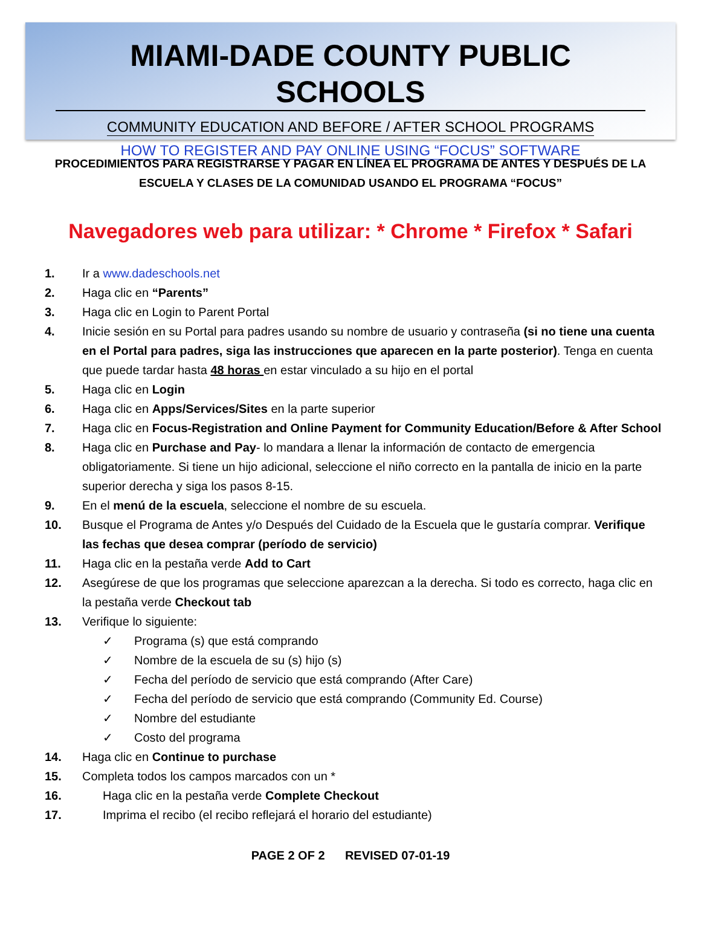MIAMI-DADE COUNTY PUBLIC SCHOOLS
COMMUNITY EDUCATION AND BEFORE / AFTER SCHOOL PROGRAMS
HOW TO REGISTER AND PAY ONLINE USING “FOCUS” SOFTWARE
PROCEDIMIENTOS PARA REGISTRARSE Y PAGAR EN LÍNEA EL PROGRAMA DE ANTES Y DESPUÉS DE LA ESCUELA Y CLASES DE LA COMUNIDAD USANDO EL PROGRAMA “FOCUS”
Navegadores web para utilizar: * Chrome * Firefox * Safari
1. Ir a www.dadeschools.net
2. Haga clic en “Parents”
3. Haga clic en Login to Parent Portal
4. Inicie sesión en su Portal para padres usando su nombre de usuario y contraseña (si no tiene una cuenta en el Portal para padres, siga las instrucciones que aparecen en la parte posterior). Tenga en cuenta que puede tardar hasta 48 horas en estar vinculado a su hijo en el portal
5. Haga clic en Login
6. Haga clic en Apps/Services/Sites en la parte superior
7. Haga clic en Focus-Registration and Online Payment for Community Education/Before & After School
8. Haga clic en Purchase and Pay- lo mandara a llenar la información de contacto de emergencia obligatoriamente. Si tiene un hijo adicional, seleccione el niño correcto en la pantalla de inicio en la parte superior derecha y siga los pasos 8-15.
9. En el menú de la escuela, seleccione el nombre de su escuela.
10. Busque el Programa de Antes y/o Después del Cuidado de la Escuela que le gustaría comprar. Verifique las fechas que desea comprar (período de servicio)
11. Haga clic en la pestaña verde Add to Cart
12. Asegúrese de que los programas que seleccione aparezcan a la derecha. Si todo es correcto, haga clic en la pestaña verde Checkout tab
13. Verifique lo siguiente:
✓ Programa (s) que está comprando
✓ Nombre de la escuela de su (s) hijo (s)
✓ Fecha del período de servicio que está comprando (After Care)
✓ Fecha del período de servicio que está comprando (Community Ed. Course)
✓ Nombre del estudiante
✓ Costo del programa
14. Haga clic en Continue to purchase
15. Completa todos los campos marcados con un *
16. Haga clic en la pestaña verde Complete Checkout
17. Imprima el recibo (el recibo reflejará el horario del estudiante)
PAGE 2 OF 2 REVISED 07-01-19